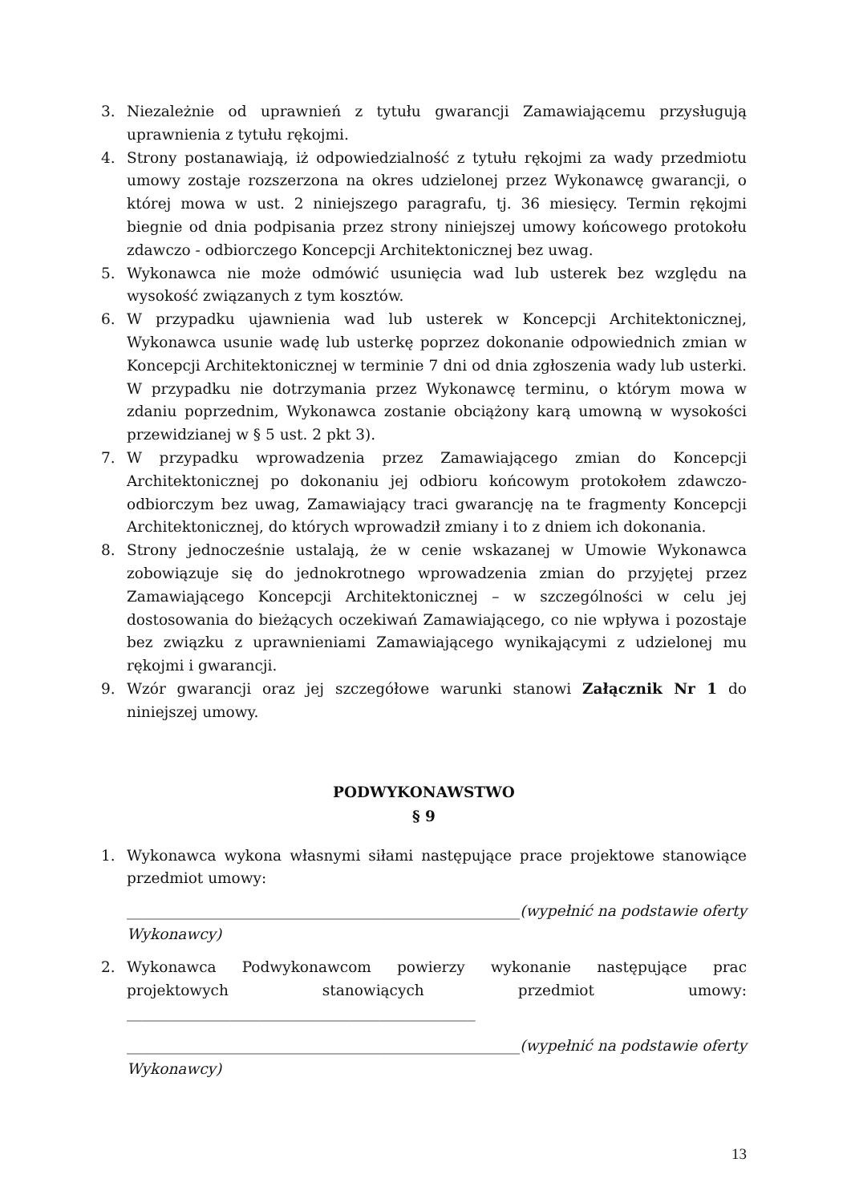3. Niezależnie od uprawnień z tytułu gwarancji Zamawiającemu przysługują uprawnienia z tytułu rękojmi.
4. Strony postanawiają, iż odpowiedzialność z tytułu rękojmi za wady przedmiotu umowy zostaje rozszerzona na okres udzielonej przez Wykonawcę gwarancji, o której mowa w ust. 2 niniejszego paragrafu, tj. 36 miesięcy. Termin rękojmi biegnie od dnia podpisania przez strony niniejszej umowy końcowego protokołu zdawczo - odbiorczego Koncepcji Architektonicznej bez uwag.
5. Wykonawca nie może odmówić usunięcia wad lub usterek bez względu na wysokość związanych z tym kosztów.
6. W przypadku ujawnienia wad lub usterek w Koncepcji Architektonicznej, Wykonawca usunie wadę lub usterkę poprzez dokonanie odpowiednich zmian w Koncepcji Architektonicznej w terminie 7 dni od dnia zgłoszenia wady lub usterki. W przypadku nie dotrzymania przez Wykonawcę terminu, o którym mowa w zdaniu poprzednim, Wykonawca zostanie obciążony karą umowną w wysokości przewidzianej w § 5 ust. 2 pkt 3).
7. W przypadku wprowadzenia przez Zamawiającego zmian do Koncepcji Architektonicznej po dokonaniu jej odbioru końcowym protokołem zdawczo-odbiorczym bez uwag, Zamawiający traci gwarancję na te fragmenty Koncepcji Architektonicznej, do których wprowadził zmiany i to z dniem ich dokonania.
8. Strony jednocześnie ustalają, że w cenie wskazanej w Umowie Wykonawca zobowiązuje się do jednokrotnego wprowadzenia zmian do przyjętej przez Zamawiającego Koncepcji Architektonicznej – w szczególności w celu jej dostosowania do bieżących oczekiwań Zamawiającego, co nie wpływa i pozostaje bez związku z uprawnieniami Zamawiającego wynikającymi z udzielonej mu rękojmi i gwarancji.
9. Wzór gwarancji oraz jej szczegółowe warunki stanowi Załącznik Nr 1 do niniejszej umowy.
PODWYKONAWSTWO
§ 9
1. Wykonawca wykona własnymi siłami następujące prace projektowe stanowiące przedmiot umowy:
_____________________________________________________(wypełnić na podstawie oferty Wykonawcy)
2. Wykonawca Podwykonawcom powierzy wykonanie następujące prac projektowych stanowiących przedmiot umowy: _______________________________________________
_____________________________________________________(wypełnić na podstawie oferty Wykonawcy)
13